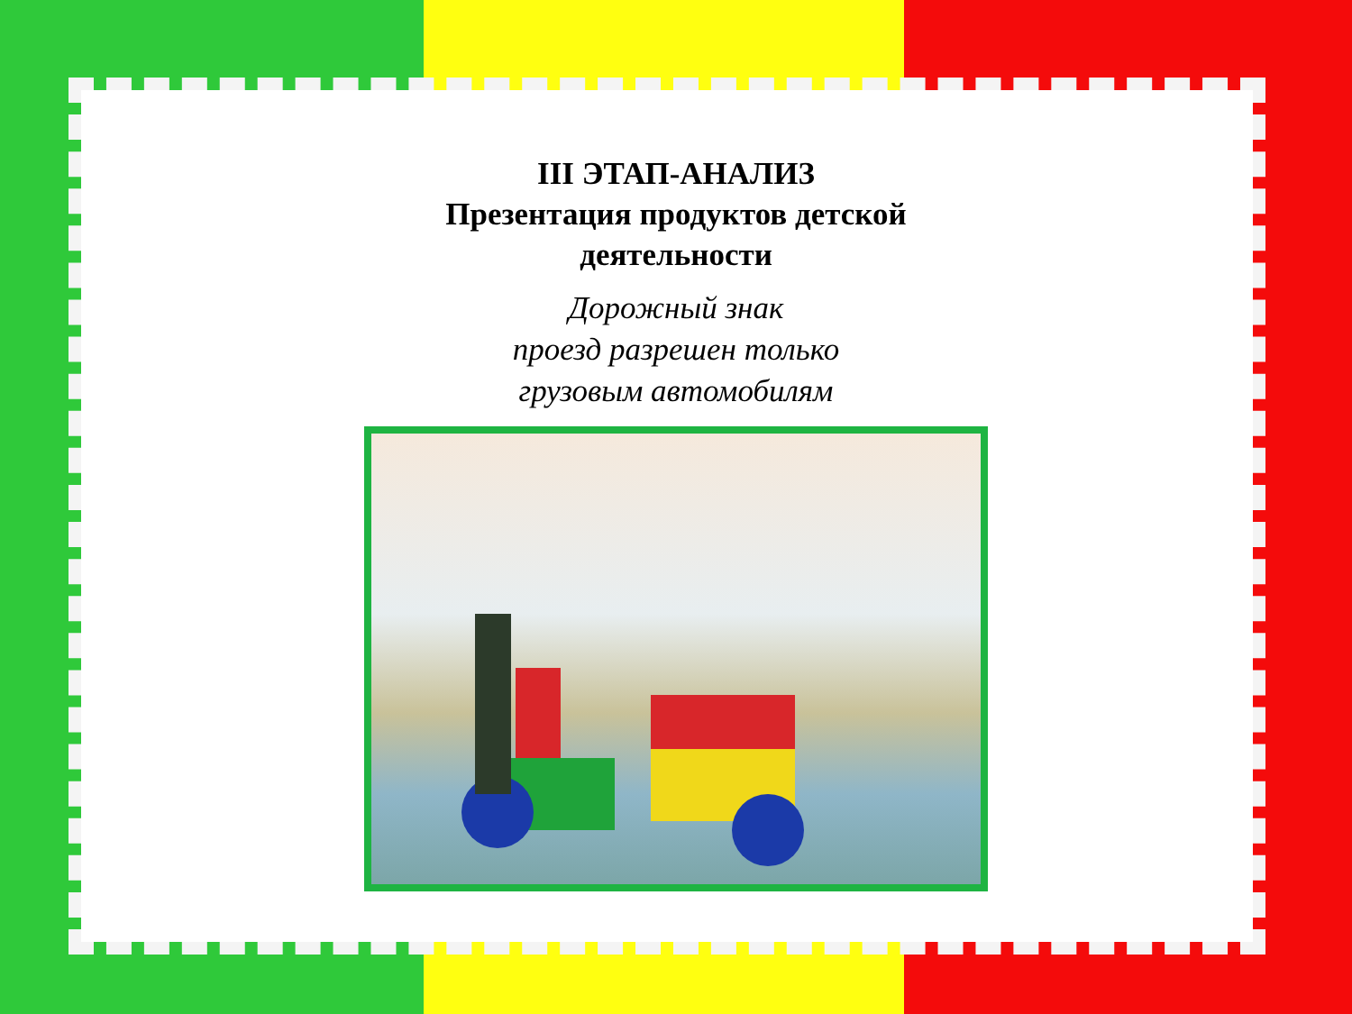III ЭТАП-АНАЛИЗ
Презентация продуктов детской
деятельности
Дорожный знак
проезд разрешен только
грузовым автомобилям